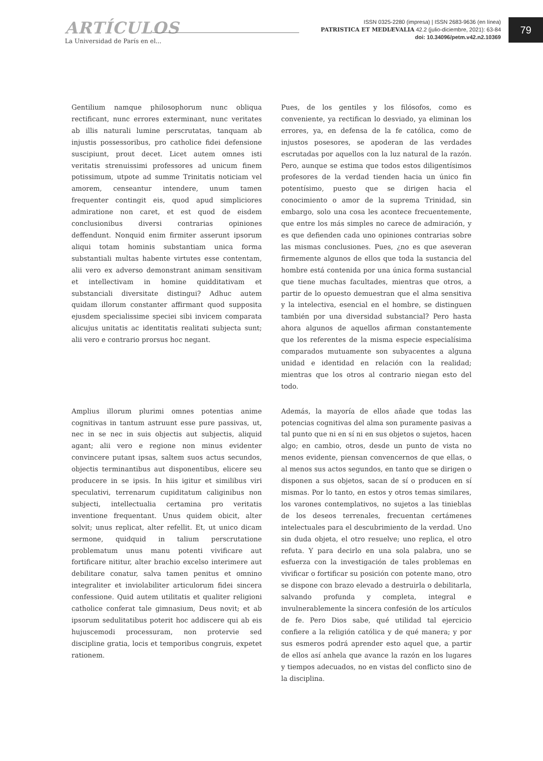ARTÍCULOS
La Universidad de París en el...
ISSN 0325-2280 (impresa) | ISSN 2683-9636 (en línea)
PATRISTICA ET MEDIÆVALIA 42.2 (julio-diciembre, 2021): 63-84
doi: 10.34096/petm.v42.n2.10369
79
Gentilium namque philosophorum nunc obliqua rectificant, nunc errores exterminant, nunc veritates ab illis naturali lumine perscrutatas, tanquam ab injustis possessoribus, pro catholice fidei defensione suscipiunt, prout decet. Licet autem omnes isti veritatis strenuissimi professores ad unicum finem potissimum, utpote ad summe Trinitatis noticiam vel amorem, censeantur intendere, unum tamen frequenter contingit eis, quod apud simpliciores admiratione non caret, et est quod de eisdem conclusionibus diversi contrarias opiniones deffendunt. Nonquid enim firmiter asserunt ipsorum aliqui totam hominis substantiam unica forma substantiali multas habente virtutes esse contentam, alii vero ex adverso demonstrant animam sensitivam et intellectivam in homine quidditativam et substanciali diversitate distingui? Adhuc autem quidam illorum constanter affirmant quod supposita ejusdem specialissime speciei sibi invicem comparata alicujus unitatis ac identitatis realitati subjecta sunt; alii vero e contrario prorsus hoc negant.
Pues, de los gentiles y los filósofos, como es conveniente, ya rectifican lo desviado, ya eliminan los errores, ya, en defensa de la fe católica, como de injustos posesores, se apoderan de las verdades escrutadas por aquellos con la luz natural de la razón. Pero, aunque se estima que todos estos diligentísimos profesores de la verdad tienden hacia un único fin potentísimo, puesto que se dirigen hacia el conocimiento o amor de la suprema Trinidad, sin embargo, solo una cosa les acontece frecuentemente, que entre los más simples no carece de admiración, y es que defienden cada uno opiniones contrarias sobre las mismas conclusiones. Pues, ¿no es que aseveran firmemente algunos de ellos que toda la sustancia del hombre está contenida por una única forma sustancial que tiene muchas facultades, mientras que otros, a partir de lo opuesto demuestran que el alma sensitiva y la intelectiva, esencial en el hombre, se distinguen también por una diversidad substancial? Pero hasta ahora algunos de aquellos afirman constantemente que los referentes de la misma especie especialísima comparados mutuamente son subyacentes a alguna unidad e identidad en relación con la realidad; mientras que los otros al contrario niegan esto del todo.
Amplius illorum plurimi omnes potentias anime cognitivas in tantum astruunt esse pure passivas, ut, nec in se nec in suis objectis aut subjectis, aliquid agant; alii vero e regione non minus evidenter convincere putant ipsas, saltem suos actus secundos, objectis terminantibus aut disponentibus, elicere seu producere in se ipsis. In hiis igitur et similibus viri speculativi, terrenarum cupiditatum caliginibus non subjecti, intellectualia certamina pro veritatis inventione frequentant. Unus quidem obicit, alter solvit; unus replicat, alter refellit. Et, ut unico dicam sermone, quidquid in talium perscrutatione problematum unus manu potenti vivificare aut fortificare nititur, alter brachio excelso interimere aut debilitare conatur, salva tamen penitus et omnino integraliter et inviolabiliter articulorum fidei sincera confessione. Quid autem utilitatis et qualiter religioni catholice conferat tale gimnasium, Deus novit; et ab ipsorum sedulitatibus poterit hoc addiscere qui ab eis hujuscemodi processuram, non protervie sed discipline gratia, locis et temporibus congruis, expetet rationem.
Además, la mayoría de ellos añade que todas las potencias cognitivas del alma son puramente pasivas a tal punto que ni en sí ni en sus objetos o sujetos, hacen algo; en cambio, otros, desde un punto de vista no menos evidente, piensan convencernos de que ellas, o al menos sus actos segundos, en tanto que se dirigen o disponen a sus objetos, sacan de sí o producen en sí mismas. Por lo tanto, en estos y otros temas similares, los varones contemplativos, no sujetos a las tinieblas de los deseos terrenales, frecuentan certámenes intelectuales para el descubrimiento de la verdad. Uno sin duda objeta, el otro resuelve; uno replica, el otro refuta. Y para decirlo en una sola palabra, uno se esfuerza con la investigación de tales problemas en vivificar o fortificar su posición con potente mano, otro se dispone con brazo elevado a destruirla o debilitarla, salvando profunda y completa, integral e invulnerablemente la sincera confesión de los artículos de fe. Pero Dios sabe, qué utilidad tal ejercicio confiere a la religión católica y de qué manera; y por sus esmeros podrá aprender esto aquel que, a partir de ellos así anhela que avance la razón en los lugares y tiempos adecuados, no en vistas del conflicto sino de la disciplina.